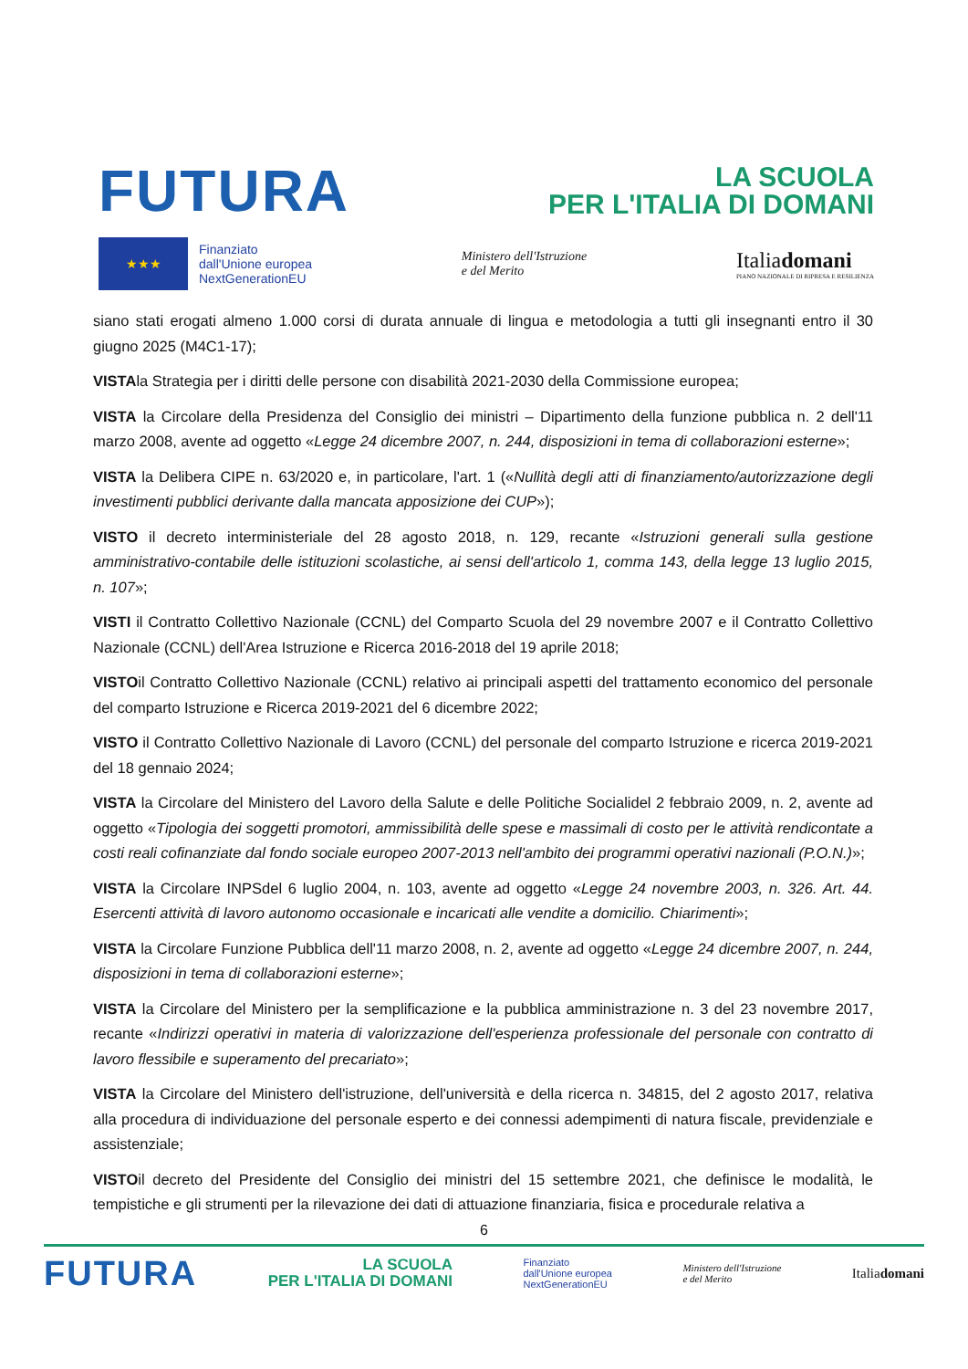FUTURA
LA SCUOLA
PER L'ITALIA DI DOMANI
★★★
Finanziato
dall'Unione europea
NextGenerationEU
Ministero dell'Istruzione
e del Merito
Italiadomani
PIANO NAZIONALE DI RIPRESA E RESILIENZA
siano stati erogati almeno 1.000 corsi di durata annuale di lingua e metodologia a tutti gli insegnanti entro il 30 giugno 2025 (M4C1-17);
VISTAla Strategia per i diritti delle persone con disabilità 2021-2030 della Commissione europea;
VISTA la Circolare della Presidenza del Consiglio dei ministri – Dipartimento della funzione pubblica n. 2 dell'11 marzo 2008, avente ad oggetto «Legge 24 dicembre 2007, n. 244, disposizioni in tema di collaborazioni esterne»;
VISTA la Delibera CIPE n. 63/2020 e, in particolare, l'art. 1 («Nullità degli atti di finanziamento/autorizzazione degli investimenti pubblici derivante dalla mancata apposizione dei CUP»);
VISTO il decreto interministeriale del 28 agosto 2018, n. 129, recante «Istruzioni generali sulla gestione amministrativo-contabile delle istituzioni scolastiche, ai sensi dell'articolo 1, comma 143, della legge 13 luglio 2015, n. 107»;
VISTI il Contratto Collettivo Nazionale (CCNL) del Comparto Scuola del 29 novembre 2007 e il Contratto Collettivo Nazionale (CCNL) dell'Area Istruzione e Ricerca 2016-2018 del 19 aprile 2018;
VISTOil Contratto Collettivo Nazionale (CCNL) relativo ai principali aspetti del trattamento economico del personale del comparto Istruzione e Ricerca 2019-2021 del 6 dicembre 2022;
VISTO il Contratto Collettivo Nazionale di Lavoro (CCNL) del personale del comparto Istruzione e ricerca 2019-2021 del 18 gennaio 2024;
VISTA la Circolare del Ministero del Lavoro della Salute e delle Politiche Socialidel 2 febbraio 2009, n. 2, avente ad oggetto «Tipologia dei soggetti promotori, ammissibilità delle spese e massimali di costo per le attività rendicontate a costi reali cofinanziate dal fondo sociale europeo 2007-2013 nell'ambito dei programmi operativi nazionali (P.O.N.)»;
VISTA la Circolare INPSdel 6 luglio 2004, n. 103, avente ad oggetto «Legge 24 novembre 2003, n. 326. Art. 44. Esercenti attività di lavoro autonomo occasionale e incaricati alle vendite a domicilio. Chiarimenti»;
VISTA la Circolare Funzione Pubblica dell'11 marzo 2008, n. 2, avente ad oggetto «Legge 24 dicembre 2007, n. 244, disposizioni in tema di collaborazioni esterne»;
VISTA la Circolare del Ministero per la semplificazione e la pubblica amministrazione n. 3 del 23 novembre 2017, recante «Indirizzi operativi in materia di valorizzazione dell'esperienza professionale del personale con contratto di lavoro flessibile e superamento del precariato»;
VISTA la Circolare del Ministero dell'istruzione, dell'università e della ricerca n. 34815, del 2 agosto 2017, relativa alla procedura di individuazione del personale esperto e dei connessi adempimenti di natura fiscale, previdenziale e assistenziale;
VISTOil decreto del Presidente del Consiglio dei ministri del 15 settembre 2021, che definisce le modalità, le tempistiche e gli strumenti per la rilevazione dei dati di attuazione finanziaria, fisica e procedurale relativa a
6
FUTURA
LA SCUOLA
PER L'ITALIA DI DOMANI
Finanziato
dall'Unione europea
NextGenerationEU
Ministero dell'Istruzione
e del Merito
Italiadomani